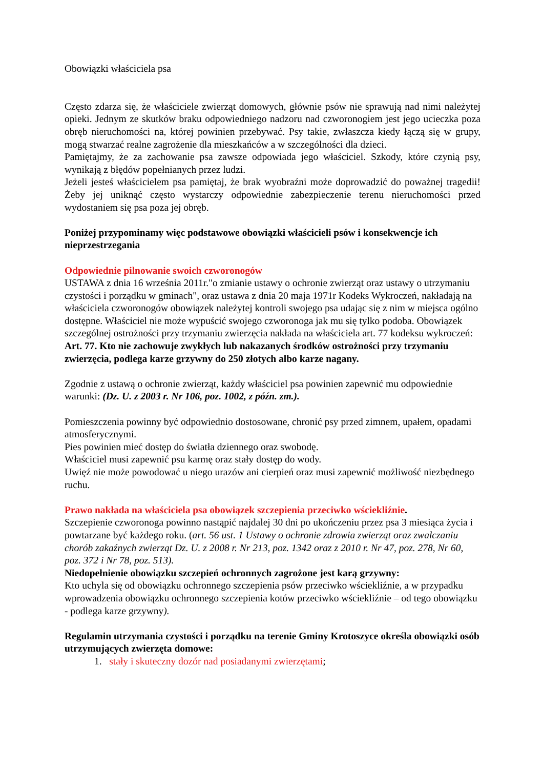Obowiązki właściciela psa
Często zdarza się, że właściciele zwierząt domowych, głównie psów nie sprawują nad nimi należytej opieki. Jednym ze skutków braku odpowiedniego nadzoru nad czworonogiem jest jego ucieczka poza obręb nieruchomości na, której powinien przebywać. Psy takie, zwłaszcza kiedy łączą się w grupy, mogą stwarzać realne zagrożenie dla mieszkańców a w szczególności dla dzieci.
Pamiętajmy, że za zachowanie psa zawsze odpowiada jego właściciel. Szkody, które czynią psy, wynikają z błędów popełnianych przez ludzi.
Jeżeli jesteś właścicielem psa pamiętaj, że brak wyobraźni może doprowadzić do poważnej tragedii! Żeby jej uniknąć często wystarczy odpowiednie zabezpieczenie terenu nieruchomości przed wydostaniem się psa poza jej obręb.
Poniżej przypominamy więc podstawowe obowiązki właścicieli psów i konsekwencje ich nieprzestrzegania
Odpowiednie pilnowanie swoich czworonogów
USTAWA z dnia 16 września 2011r."o zmianie ustawy o ochronie zwierząt oraz ustawy o utrzymaniu czystości i porządku w gminach", oraz ustawa z dnia 20 maja 1971r Kodeks Wykroczeń, nakładają na właściciela czworonogów obowiązek należytej kontroli swojego psa udając się z nim w miejsca ogólno dostępne. Właściciel nie może wypuścić swojego czworonoga jak mu się tylko podoba. Obowiązek szczególnej ostrożności przy trzymaniu zwierzęcia nakłada na właściciela art. 77 kodeksu wykroczeń:
Art. 77. Kto nie zachowuje zwykłych lub nakazanych środków ostrożności przy trzymaniu zwierzęcia, podlega karze grzywny do 250 złotych albo karze nagany.
Zgodnie z ustawą o ochronie zwierząt, każdy właściciel psa powinien zapewnić mu odpowiednie warunki: (Dz. U. z 2003 r. Nr 106, poz. 1002, z późn. zm.).
Pomieszczenia powinny być odpowiednio dostosowane, chronić psy przed zimnem, upałem, opadami atmosferycznymi.
Pies powinien mieć dostęp do światła dziennego oraz swobodę.
Właściciel musi zapewnić psu karmę oraz stały dostęp do wody.
Uwięź nie może powodować u niego urazów ani cierpień oraz musi zapewnić możliwość niezbędnego ruchu.
Prawo nakłada na właściciela psa obowiązek szczepienia przeciwko wściekliźnie.
Szczepienie czworonoga powinno nastąpić najdalej 30 dni po ukończeniu przez psa 3 miesiąca życia i powtarzane być każdego roku. (art. 56 ust. 1 Ustawy o ochronie zdrowia zwierząt oraz zwalczaniu chorób zakaźnych zwierząt Dz. U. z 2008 r. Nr 213, poz. 1342 oraz z 2010 r. Nr 47, poz. 278, Nr 60, poz. 372 i Nr 78, poz. 513).
Niedopełnienie obowiązku szczepień ochronnych zagrożone jest karą grzywny:
Kto uchyla się od obowiązku ochronnego szczepienia psów przeciwko wściekliźnie, a w przypadku wprowadzenia obowiązku ochronnego szczepienia kotów przeciwko wściekliźnie – od tego obowiązku - podlega karze grzywny).
Regulamin utrzymania czystości i porządku na terenie Gminy Krotoszyce określa obowiązki osób utrzymujących zwierzęta domowe:
1. stały i skuteczny dozór nad posiadanymi zwierzętami;